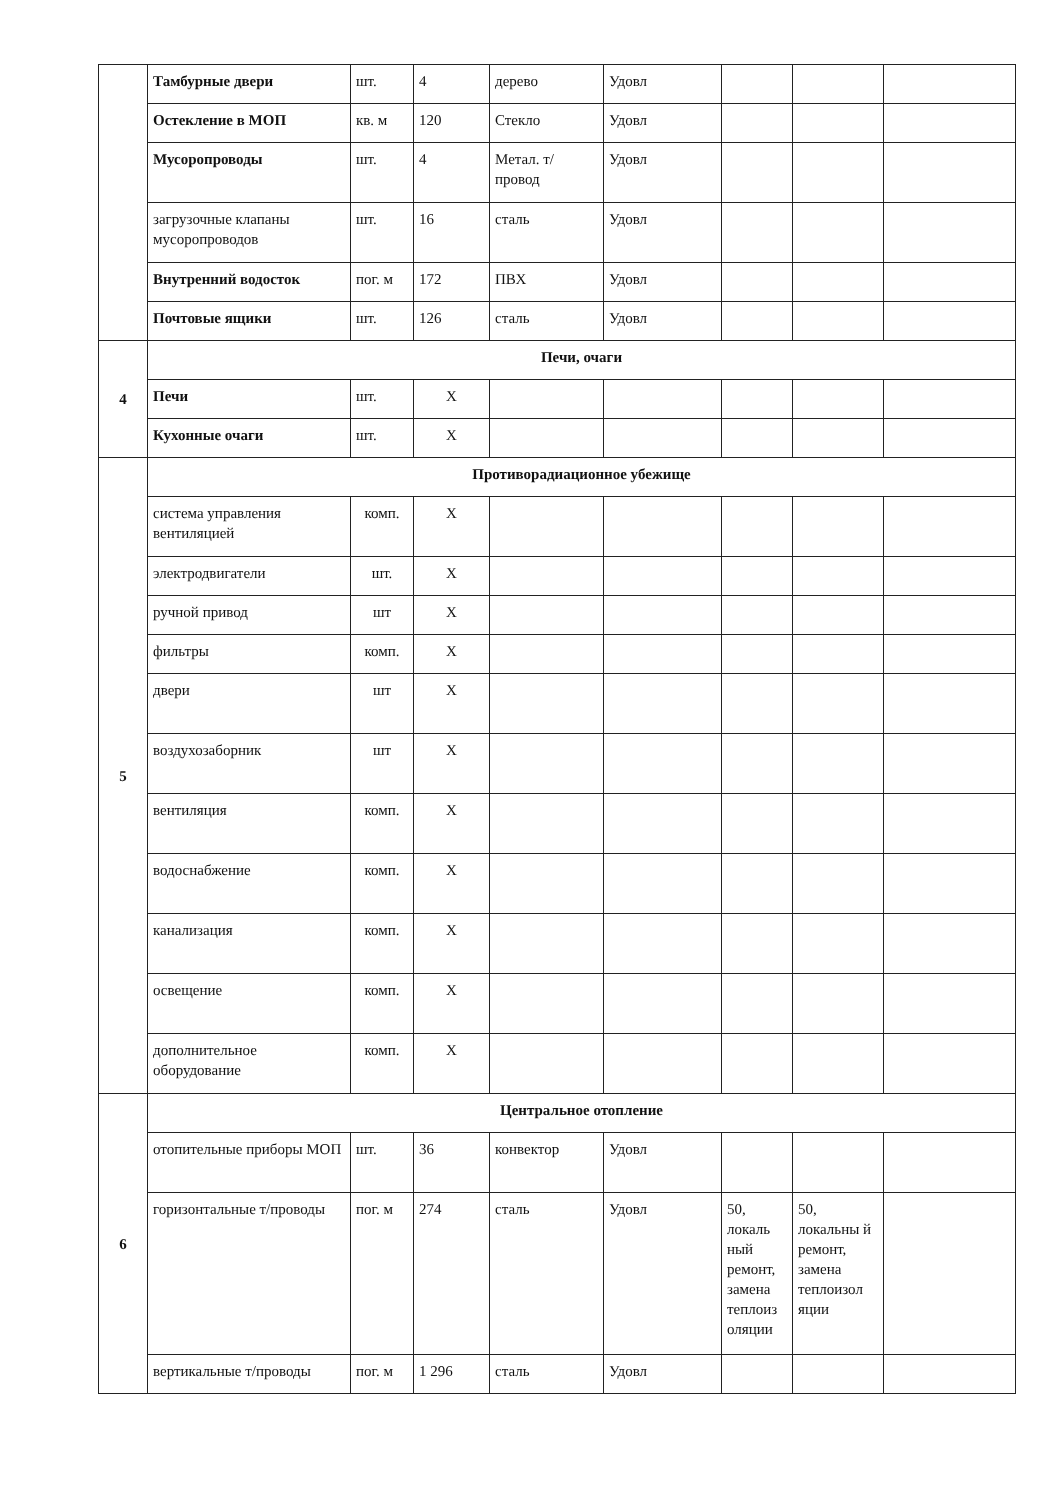| | Тамбурные двери | шт. | 4 | дерево | Удовл | | | |
| | Остекление в МОП | кв. м | 120 | Стекло | Удовл | | | |
| | Мусоропроводы | шт. | 4 | Метал. т/провод | Удовл | | | |
| | загрузочные клапаны мусоропроводов | шт. | 16 | сталь | Удовл | | | |
| | Внутренний водосток | пог. м | 172 | ПВХ | Удовл | | | |
| | Почтовые ящики | шт. | 126 | сталь | Удовл | | | |
| 4 | Печи, очаги | | | | | | | |
| | Печи | шт. | X | | | | | |
| | Кухонные очаги | шт. | X | | | | | |
| 5 | Противорадиационное убежище | | | | | | | |
| | система управления вентиляцией | комп. | X | | | | | |
| | электродвигатели | шт. | X | | | | | |
| | ручной привод | шт | X | | | | | |
| | фильтры | комп. | X | | | | | |
| | двери | шт | X | | | | | |
| | воздухозаборник | шт | X | | | | | |
| | вентиляция | комп. | X | | | | | |
| | водоснабжение | комп. | X | | | | | |
| | канализация | комп. | X | | | | | |
| | освещение | комп. | X | | | | | |
| | дополнительное оборудование | комп. | X | | | | | |
| 6 | Центральное отопление | | | | | | | |
| | отопительные приборы МОП | шт. | 36 | конвектор | Удовл | | | |
| | горизонтальные т/проводы | пог. м | 274 | сталь | Удовл | 50, локаль ный ремонт, замена теплоиз оляции | 50, локальны й ремонт, замена теплоизол яции | |
| | вертикальные т/проводы | пог. м | 1 296 | сталь | Удовл | | | |